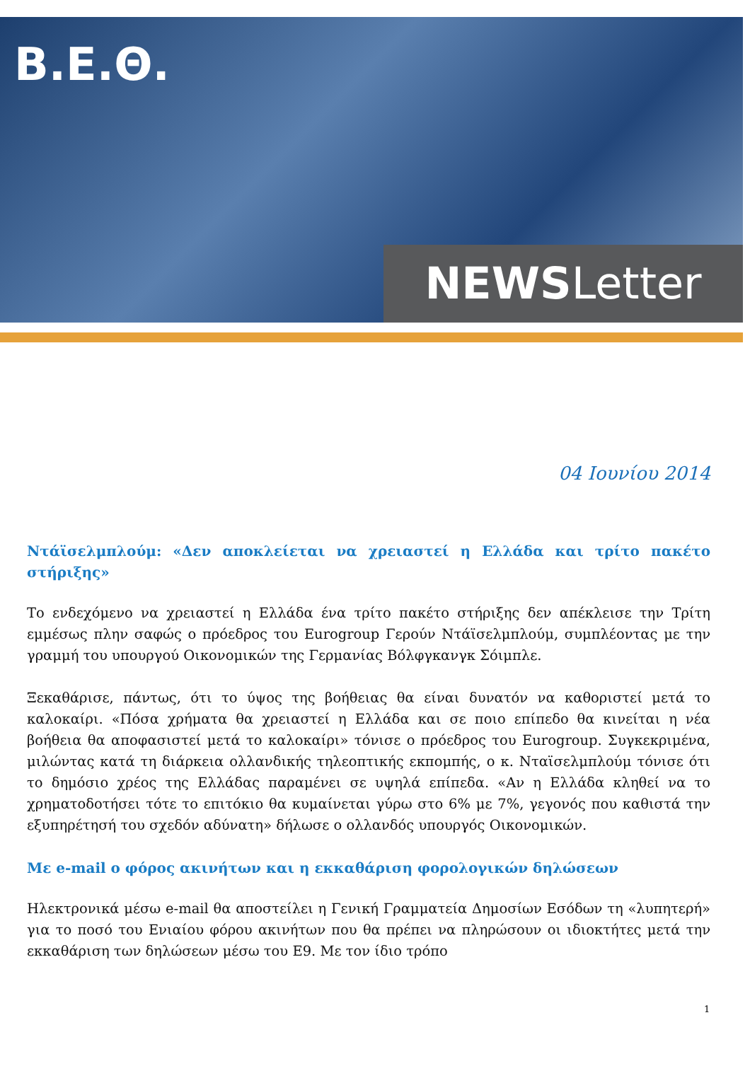Β.Ε.Θ.
NEWSLetter
04 Ιουνίου 2014
Ντάϊσελμπλούμ: «Δεν αποκλείεται να χρειαστεί η Ελλάδα και τρίτο πακέτο στήριξης»
Το ενδεχόμενο να χρειαστεί η Ελλάδα ένα τρίτο πακέτο στήριξης δεν απέκλεισε την Τρίτη εμμέσως πλην σαφώς ο πρόεδρος του Eurogroup Γερούν Ντάϊσελμπλούμ, συμπλέοντας με την γραμμή του υπουργού Οικονομικών της Γερμανίας Βόλφγκανγκ Σόιμπλε.
Ξεκαθάρισε, πάντως, ότι το ύψος της βοήθειας θα είναι δυνατόν να καθοριστεί μετά το καλοκαίρι. «Πόσα χρήματα θα χρειαστεί η Ελλάδα και σε ποιο επίπεδο θα κινείται η νέα βοήθεια θα αποφασιστεί μετά το καλοκαίρι» τόνισε ο πρόεδρος του Eurogroup. Συγκεκριμένα, μιλώντας κατά τη διάρκεια ολλανδικής τηλεοπτικής εκπομπής, ο κ. Νταϊσελμπλούμ τόνισε ότι το δημόσιο χρέος της Ελλάδας παραμένει σε υψηλά επίπεδα. «Αν η Ελλάδα κληθεί να το χρηματοδοτήσει τότε το επιτόκιο θα κυμαίνεται γύρω στο 6% με 7%, γεγονός που καθιστά την εξυπηρέτησή του σχεδόν αδύνατη» δήλωσε ο ολλανδός υπουργός Οικονομικών.
Με e-mail ο φόρος ακινήτων και η εκκαθάριση φορολογικών δηλώσεων
Ηλεκτρονικά μέσω e-mail θα αποστείλει η Γενική Γραμματεία Δημοσίων Εσόδων τη «λυπητερή» για το ποσό του Ενιαίου φόρου ακινήτων που θα πρέπει να πληρώσουν οι ιδιοκτήτες μετά την εκκαθάριση των δηλώσεων μέσω του Ε9. Με τον ίδιο τρόπο
1